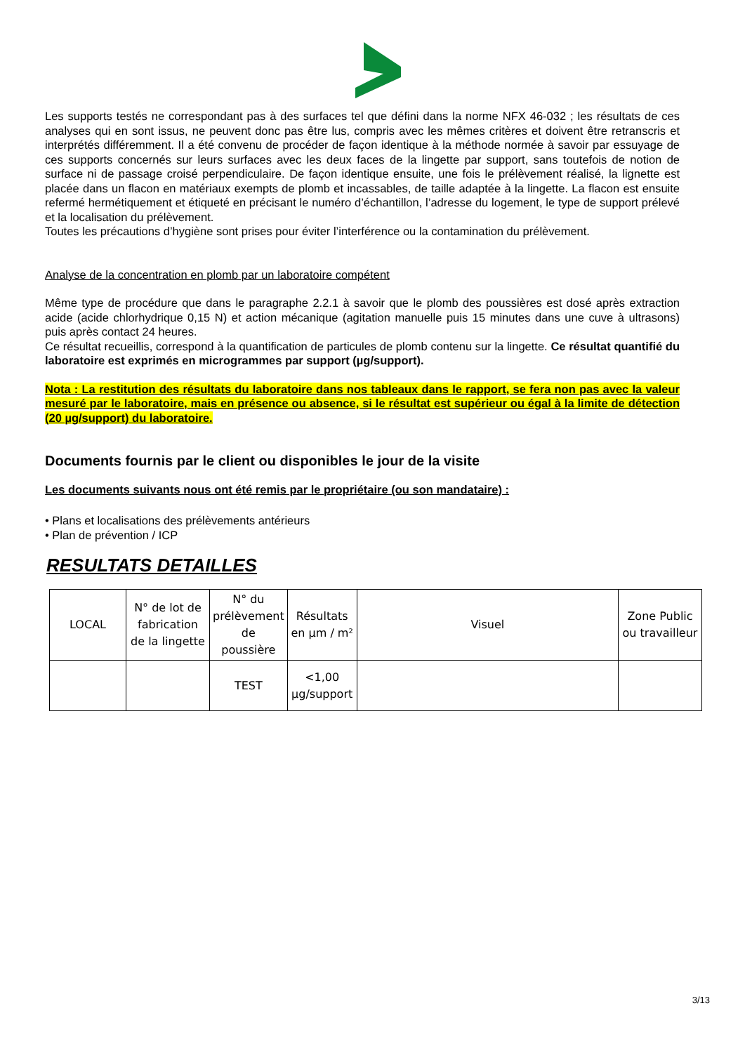Les supports testés ne correspondant pas à des surfaces tel que défini dans la norme NFX 46-032 ; les résultats de ces analyses qui en sont issus, ne peuvent donc pas être lus, compris avec les mêmes critères et doivent être retranscris et interprétés différemment. Il a été convenu de procéder de façon identique à la méthode normée à savoir par essuyage de ces supports concernés sur leurs surfaces avec les deux faces de la lingette par support, sans toutefois de notion de surface ni de passage croisé perpendiculaire. De façon identique ensuite, une fois le prélèvement réalisé, la lignette est placée dans un flacon en matériaux exempts de plomb et incassables, de taille adaptée à la lingette. La flacon est ensuite refermé hermétiquement et étiqueté en précisant le numéro d’échantillon, l’adresse du logement, le type de support prélevé et la localisation du prélèvement.
Toutes les précautions d’hygiène sont prises pour éviter l’interférence ou la contamination du prélèvement.
Analyse de la concentration en plomb par un laboratoire compétent
Même type de procédure que dans le paragraphe 2.2.1 à savoir que le plomb des poussières est dosé après extraction acide (acide chlorhydrique 0,15 N) et action mécanique (agitation manuelle puis 15 minutes dans une cuve à ultrasons) puis après contact 24 heures.
Ce résultat recueillis, correspond à la quantification de particules de plomb contenu sur la lingette. Ce résultat quantifié du laboratoire est exprimés en microgrammes par support (µg/support).
Nota : La restitution des résultats du laboratoire dans nos tableaux dans le rapport, se fera non pas avec la valeur mesuré par le laboratoire, mais en présence ou absence, si le résultat est supérieur ou égal à la limite de détection (20 µg/support) du laboratoire.
Documents fournis par le client ou disponibles le jour de la visite
Les documents suivants nous ont été remis par le propriétaire (ou son mandataire) :
• Plans et localisations des prélèvements antérieurs
• Plan de prévention / ICP
RESULTATS DETAILLES
| LOCAL | N° de lot de fabrication de la lingette | N° du prélèvement de poussière | Résultats en µm / m² | Visuel | Zone Public ou travailleur |
| --- | --- | --- | --- | --- | --- |
| | | TEST | <1,00 µg/support | | |
3/13